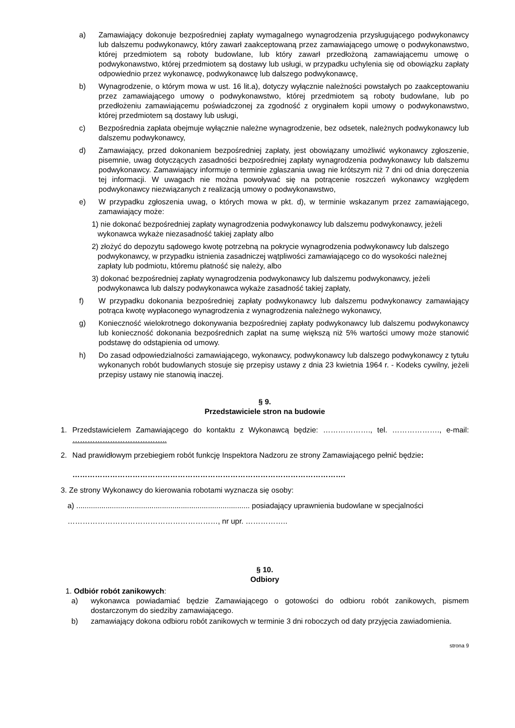a) Zamawiający dokonuje bezpośredniej zapłaty wymagalnego wynagrodzenia przysługującego podwykonawcy lub dalszemu podwykonawcy, który zawarł zaakceptowaną przez zamawiającego umowę o podwykonawstwo, której przedmiotem są roboty budowlane, lub który zawarł przedłożoną zamawiającemu umowę o podwykonawstwo, której przedmiotem są dostawy lub usługi, w przypadku uchylenia się od obowiązku zapłaty odpowiednio przez wykonawcę, podwykonawcę lub dalszego podwykonawcę,
b) Wynagrodzenie, o którym mowa w ust. 16 lit.a), dotyczy wyłącznie należności powstałych po zaakceptowaniu przez zamawiającego umowy o podwykonawstwo, której przedmiotem są roboty budowlane, lub po przedłożeniu zamawiającemu poświadczonej za zgodność z oryginałem kopii umowy o podwykonawstwo, której przedmiotem są dostawy lub usługi,
c) Bezpośrednia zapłata obejmuje wyłącznie należne wynagrodzenie, bez odsetek, należnych podwykonawcy lub dalszemu podwykonawcy,
d) Zamawiający, przed dokonaniem bezpośredniej zapłaty, jest obowiązany umożliwić wykonawcy zgłoszenie, pisemnie, uwag dotyczących zasadności bezpośredniej zapłaty wynagrodzenia podwykonawcy lub dalszemu podwykonawcy. Zamawiający informuje o terminie zgłaszania uwag nie krótszym niż 7 dni od dnia doręczenia tej informacji. W uwagach nie można powoływać się na potrącenie roszczeń wykonawcy względem podwykonawcy niezwiązanych z realizacją umowy o podwykonawstwo,
e) W przypadku zgłoszenia uwag, o których mowa w pkt. d), w terminie wskazanym przez zamawiającego, zamawiający może:
1) nie dokonać bezpośredniej zapłaty wynagrodzenia podwykonawcy lub dalszemu podwykonawcy, jeżeli wykonawca wykaże niezasadność takiej zapłaty albo
2) złożyć do depozytu sądowego kwotę potrzebną na pokrycie wynagrodzenia podwykonawcy lub dalszego podwykonawcy, w przypadku istnienia zasadniczej wątpliwości zamawiającego co do wysokości należnej zapłaty lub podmiotu, któremu płatność się należy, albo
3) dokonać bezpośredniej zapłaty wynagrodzenia podwykonawcy lub dalszemu podwykonawcy, jeżeli podwykonawca lub dalszy podwykonawca wykaże zasadność takiej zapłaty,
f) W przypadku dokonania bezpośredniej zapłaty podwykonawcy lub dalszemu podwykonawcy zamawiający potrąca kwotę wypłaconego wynagrodzenia z wynagrodzenia należnego wykonawcy,
g) Konieczność wielokrotnego dokonywania bezpośredniej zapłaty podwykonawcy lub dalszemu podwykonawcy lub konieczność dokonania bezpośrednich zapłat na sumę większą niż 5% wartości umowy może stanowić podstawę do odstąpienia od umowy.
h) Do zasad odpowiedzialności zamawiającego, wykonawcy, podwykonawcy lub dalszego podwykonawcy z tytułu wykonanych robót budowlanych stosuje się przepisy ustawy z dnia 23 kwietnia 1964 r. - Kodeks cywilny, jeżeli przepisy ustawy nie stanowią inaczej.
§ 9.
Przedstawiciele stron na budowie
1. Przedstawicielem Zamawiającego do kontaktu z Wykonawcą będzie: ………………., tel. ………………., e-mail: ………………………………..
2. Nad prawidłowym przebiegiem robót funkcję Inspektora Nadzoru ze strony Zamawiającego pełnić będzie:
……………………………………………………………………………………………….
3. Ze strony Wykonawcy do kierowania robotami wyznacza się osoby:
a) ................................................................................... posiadający uprawnienia budowlane w specjalności
……………………………………………………, nr upr. ……………..
§ 10.
Odbiory
1. Odbiór robót zanikowych:
a) wykonawca powiadamiać będzie Zamawiającego o gotowości do odbioru robót zanikowych, pismem dostarczonym do siedziby zamawiającego.
b) zamawiający dokona odbioru robót zanikowych w terminie 3 dni roboczych od daty przyjęcia zawiadomienia.
strona 9